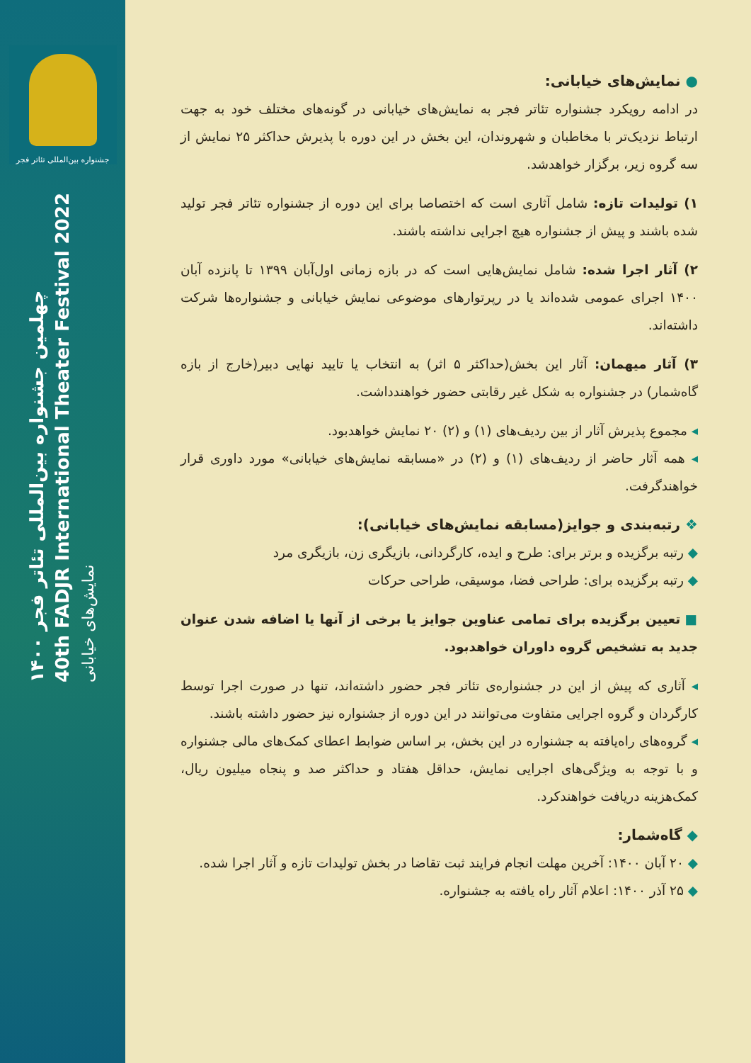● نمایش‌های خیابانی:
در ادامه رویکرد جشنواره تئاتر فجر به نمایش‌های خیابانی در گونه‌های مختلف خود به جهت ارتباط نزدیک‌تر با مخاطبان و شهروندان، این بخش در این دوره با پذیرش حداکثر ۲۵ نمایش از سه گروه زیر، برگزار خواهدشد.
۱) تولیدات تازه: شامل آثاری است که اختصاصا برای این دوره از جشنواره تئاتر فجر تولید شده باشند و پیش از جشنواره هیچ اجرایی نداشته باشند.
۲) آثار اجرا شده: شامل نمایش‌هایی است که در بازه زمانی اول‌آبان ۱۳۹۹ تا پانزده آبان ۱۴۰۰ اجرای عمومی شده‌اند یا در رپرتوارهای موضوعی نمایش خیابانی و جشنواره‌ها شرکت داشته‌اند.
۳) آثار میهمان: آثار این بخش(حداکثر ۵ اثر) به انتخاب یا تایید نهایی دبیر(خارج از بازه گاه‌شمار) در جشنواره به شکل غیر رقابتی حضور خواهندداشت.
◂ مجموع پذیرش آثار از بین ردیف‌های (۱) و (۲) ۲۰ نمایش خواهدبود.
◂ همه آثار حاضر از ردیف‌های (۱) و (۲) در «مسابقه نمایش‌های خیابانی» مورد داوری قرار خواهندگرفت.
❖ رتبه‌بندی و جوایز(مسابقه نمایش‌های خیابانی):
◆ رتبه برگزیده و برتر برای: طرح و ایده، کارگردانی، بازیگری زن، بازیگری مرد
◆ رتبه برگزیده برای: طراحی فضا، موسیقی، طراحی حرکات
■ تعیین برگزیده برای تمامی عناوین جوایز یا برخی از آنها یا اضافه شدن عنوان جدید به تشخیص گروه داوران خواهدبود.
◂ آثاری که پیش از این در جشنواره‌ی تئاتر فجر حضور داشته‌اند، تنها در صورت اجرا توسط کارگردان و گروه اجرایی متفاوت می‌توانند در این دوره از جشنواره نیز حضور داشته باشند.
◂ گروه‌های راه‌یافته به جشنواره در این بخش، بر اساس ضوابط اعطای کمک‌های مالی جشنواره و با توجه به ویژگی‌های اجرایی نمایش، حداقل هفتاد و حداکثر صد و پنجاه میلیون ریال، کمک‌هزینه دریافت خواهندکرد.
◆ گاه‌شمار:
◆ ۲۰ آبان ۱۴۰۰: آخرین مهلت انجام فرایند ثبت تقاضا در بخش تولیدات تازه و آثار اجرا شده.
◆ ۲۵ آذر ۱۴۰۰: اعلام آثار راه یافته به جشنواره.
جشنواره بین‌المللی تئاتر فجر
چهلمین جشنواره بین‌المللی تئاتر فجر ۱۴۰۰
40th FADJR International Theater Festival 2022
نمایش‌های خیابانی